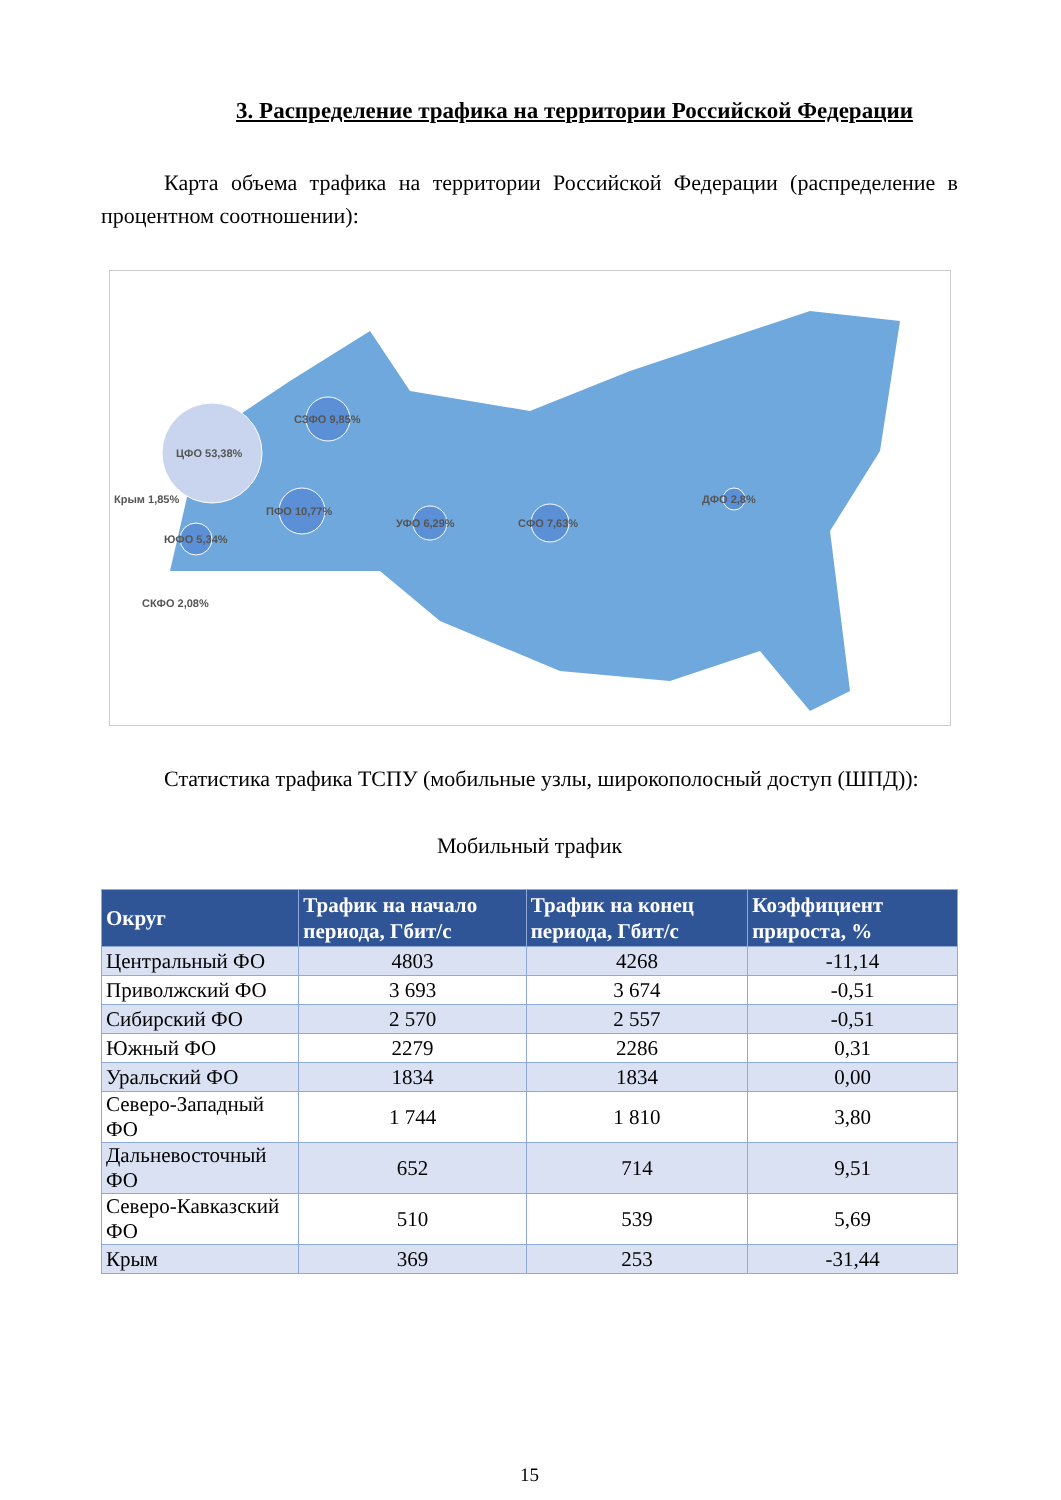3. Распределение трафика на территории Российской Федерации
Карта объема трафика на территории Российской Федерации (распределение в процентном соотношении):
ЦФО 53,38%
СЗФО 9,85%
ПФО 10,77%
Крым 1,85%
ЮФО 5,34%
СКФО 2,08%
УФО 6,29%
СФО 7,63%
ДФО 2,8%
Статистика трафика ТСПУ (мобильные узлы, широкополосный доступ (ШПД)):
Мобильный трафик
| Округ | Трафик на начало периода, Гбит/с | Трафик на конец периода, Гбит/с | Коэффициент прироста, % |
| --- | --- | --- | --- |
| Центральный ФО | 4803 | 4268 | -11,14 |
| Приволжский ФО | 3 693 | 3 674 | -0,51 |
| Сибирский ФО | 2 570 | 2 557 | -0,51 |
| Южный ФО | 2279 | 2286 | 0,31 |
| Уральский ФО | 1834 | 1834 | 0,00 |
| Северо-Западный ФО | 1 744 | 1 810 | 3,80 |
| Дальневосточный ФО | 652 | 714 | 9,51 |
| Северо-Кавказский ФО | 510 | 539 | 5,69 |
| Крым | 369 | 253 | -31,44 |
15